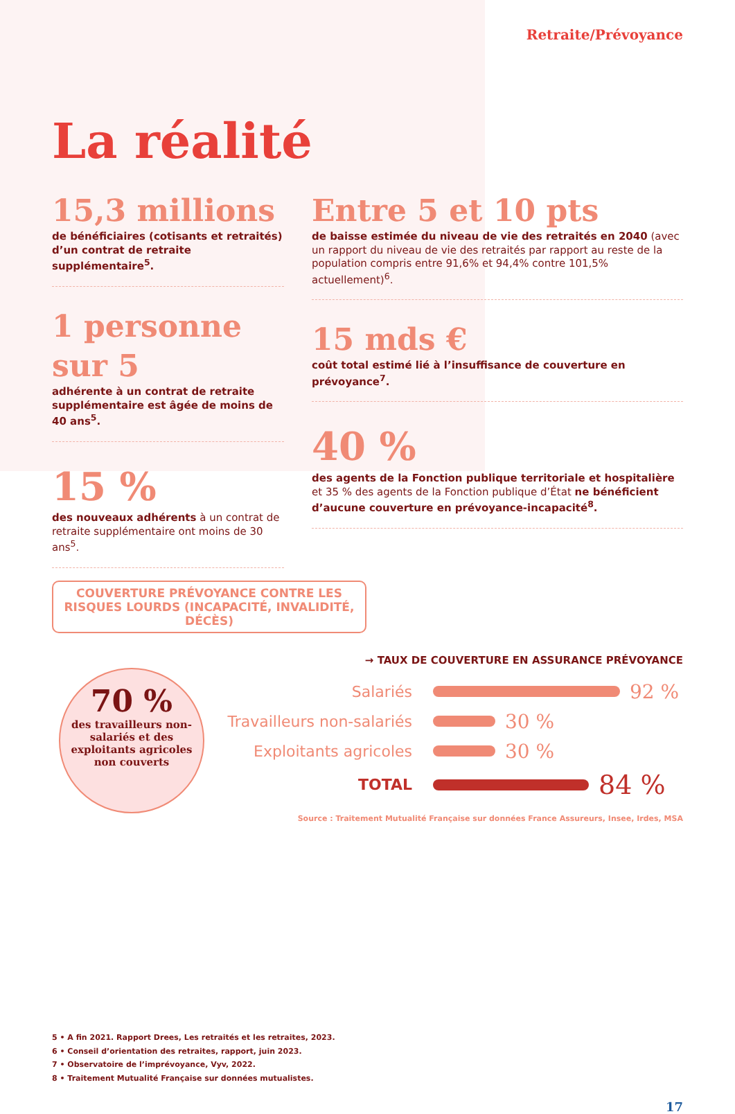Retraite/Prévoyance
La réalité
15,3 millions
de bénéficiaires (cotisants et retraités) d’un contrat de retraite supplémentaire<sup>5</sup>.
1 personne sur 5
adhérente à un contrat de retraite supplémentaire est âgée de moins de 40 ans<sup>5</sup>.
15 %
des nouveaux adhérents à un contrat de retraite supplémentaire ont moins de 30 ans<sup>5</sup>.
Entre 5 et 10 pts
de baisse estimée du niveau de vie des retraités en 2040 (avec un rapport du niveau de vie des retraités par rapport au reste de la population compris entre 91,6% et 94,4% contre 101,5% actuellement)<sup>6</sup>.
15 mds €
coût total estimé lié à l’insuffisance de couverture en prévoyance<sup>7</sup>.
40 %
des agents de la Fonction publique territoriale et hospitalière et 35 % des agents de la Fonction publique d’État ne bénéficient d’aucune couverture en prévoyance-incapacité<sup>8</sup>.
COUVERTURE PRÉVOYANCE CONTRE LES RISQUES LOURDS (INCAPACITÉ, INVALIDITÉ, DÉCÈS)
70 %
des travailleurs non-salariés et des exploitants agricoles non couverts
→ TAUX DE COUVERTURE EN ASSURANCE PRÉVOYANCE
Salariés 92 %
Travailleurs non-salariés 30 %
Exploitants agricoles 30 %
TOTAL 84 %
Source : Traitement Mutualité Française sur données France Assureurs, Insee, Irdes, MSA
5 • A fin 2021. Rapport Drees, Les retraités et les retraites, 2023.
6 • Conseil d’orientation des retraites, rapport, juin 2023.
7 • Observatoire de l’imprévoyance, Vyv, 2022.
8 • Traitement Mutualité Française sur données mutualistes.
17